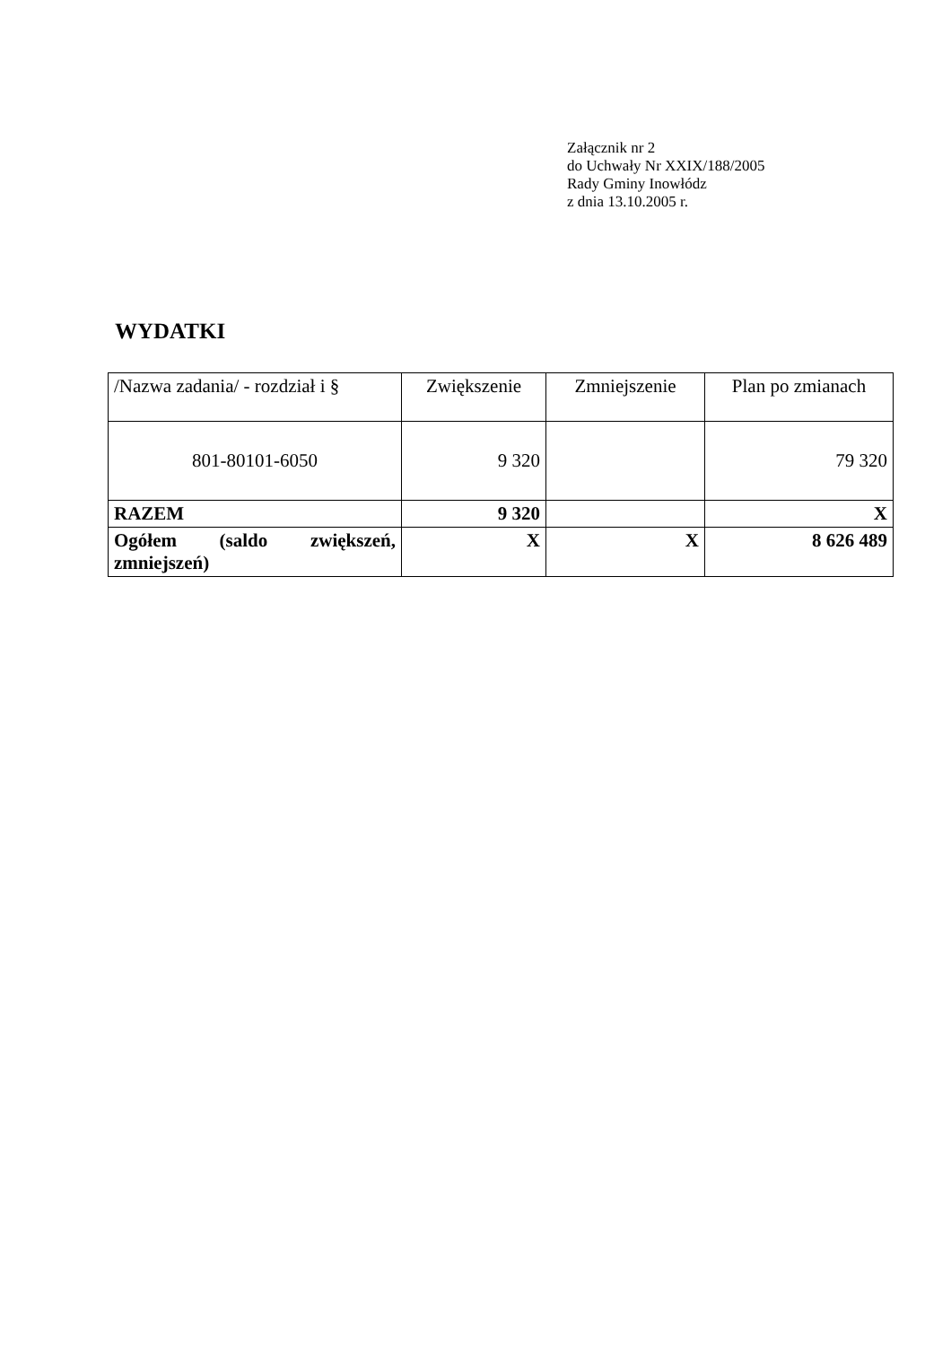Załącznik nr 2
do Uchwały Nr XXIX/188/2005
Rady Gminy Inowłódz
z dnia 13.10.2005 r.
WYDATKI
| /Nazwa zadania/ - rozdział i § | Zwiększenie | Zmniejszenie | Plan po zmianach |
| 801-80101-6050 | 9 320 | | 79 320 |
| RAZEM | 9 320 | | X |
| Ogółem (saldo zwiększeń, zmniejszeń) | X | X | 8 626 489 |